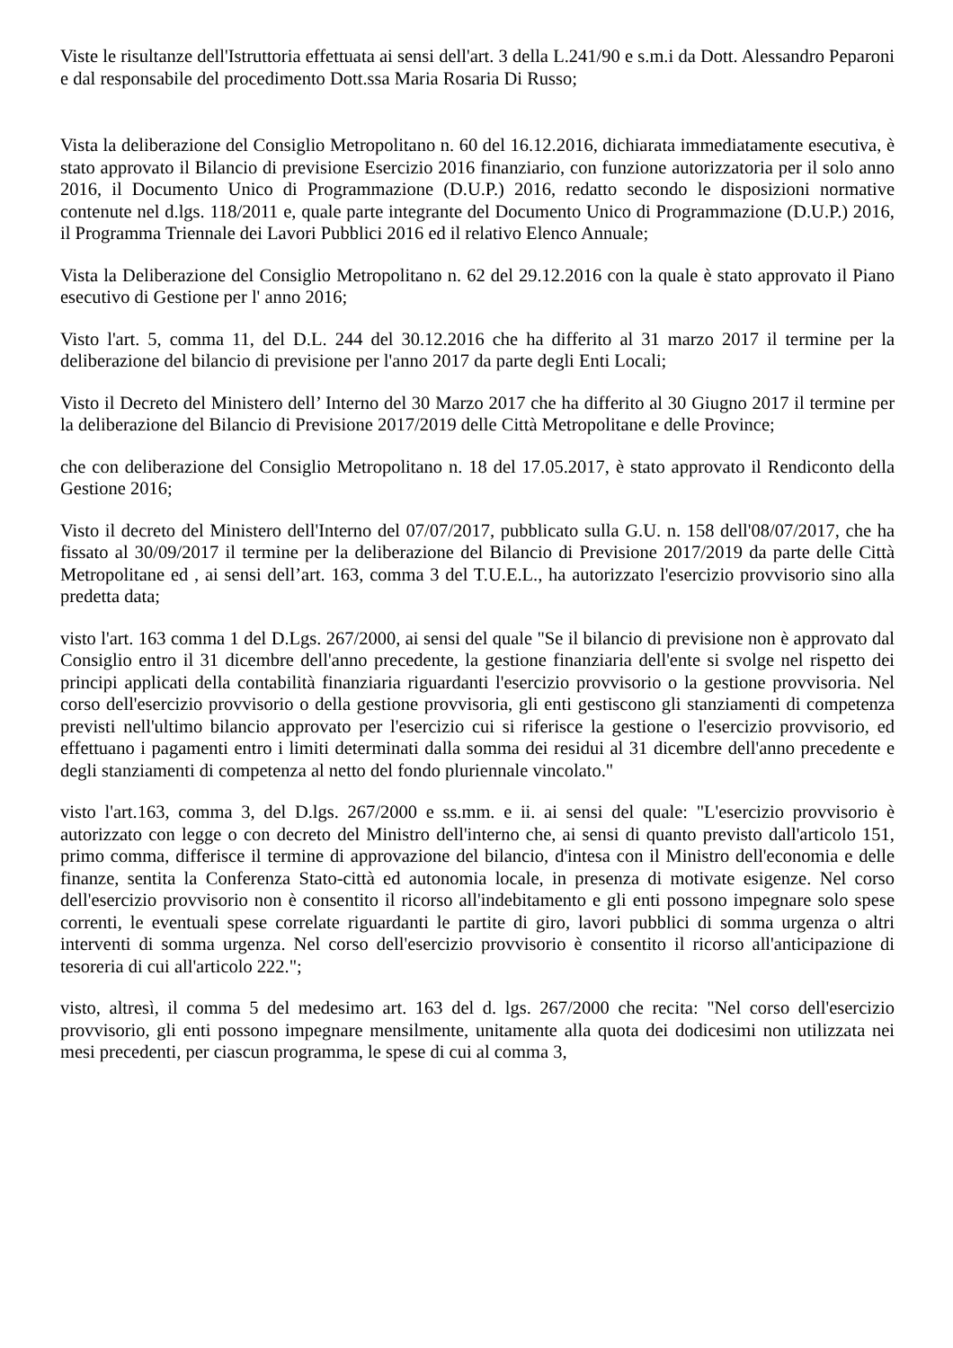Viste le risultanze dell'Istruttoria effettuata ai sensi dell'art. 3 della L.241/90 e s.m.i da Dott. Alessandro Peparoni e dal responsabile del procedimento Dott.ssa Maria Rosaria Di Russo;
Vista la deliberazione del Consiglio Metropolitano n. 60 del 16.12.2016, dichiarata immediatamente esecutiva, è stato approvato il Bilancio di previsione Esercizio 2016 finanziario, con funzione autorizzatoria per il solo anno 2016, il Documento Unico di Programmazione (D.U.P.) 2016, redatto secondo le disposizioni normative contenute nel d.lgs. 118/2011 e, quale parte integrante del Documento Unico di Programmazione (D.U.P.) 2016, il Programma Triennale dei Lavori Pubblici 2016 ed il relativo Elenco Annuale;
Vista la Deliberazione del Consiglio Metropolitano n. 62 del 29.12.2016 con la quale è stato approvato il Piano esecutivo di Gestione per l' anno 2016;
Visto l'art. 5, comma 11, del D.L. 244 del 30.12.2016 che ha differito al 31 marzo 2017 il termine per la deliberazione del bilancio di previsione per l'anno 2017 da parte degli Enti Locali;
Visto il Decreto del Ministero dell’ Interno del 30 Marzo 2017 che ha differito al 30 Giugno 2017 il termine per la deliberazione del Bilancio di Previsione 2017/2019 delle Città Metropolitane e delle Province;
che con deliberazione del Consiglio Metropolitano n. 18 del 17.05.2017, è stato approvato il Rendiconto della Gestione 2016;
Visto il decreto del Ministero dell'Interno del 07/07/2017, pubblicato sulla G.U. n. 158 dell'08/07/2017, che ha fissato al 30/09/2017 il termine per la deliberazione del Bilancio di Previsione 2017/2019 da parte delle Città Metropolitane ed , ai sensi dell’art. 163, comma 3 del T.U.E.L., ha autorizzato l'esercizio provvisorio sino alla predetta data;
visto l'art. 163 comma 1 del D.Lgs. 267/2000, ai sensi del quale "Se il bilancio di previsione non è approvato dal Consiglio entro il 31 dicembre dell'anno precedente, la gestione finanziaria dell'ente si svolge nel rispetto dei principi applicati della contabilità finanziaria riguardanti l'esercizio provvisorio o la gestione provvisoria. Nel corso dell'esercizio provvisorio o della gestione provvisoria, gli enti gestiscono gli stanziamenti di competenza previsti nell'ultimo bilancio approvato per l'esercizio cui si riferisce la gestione o l'esercizio provvisorio, ed effettuano i pagamenti entro i limiti determinati dalla somma dei residui al 31 dicembre dell'anno precedente e degli stanziamenti di competenza al netto del fondo pluriennale vincolato."
visto l'art.163, comma 3, del D.lgs. 267/2000 e ss.mm. e ii. ai sensi del quale: "L'esercizio provvisorio è autorizzato con legge o con decreto del Ministro dell'interno che, ai sensi di quanto previsto dall'articolo 151, primo comma, differisce il termine di approvazione del bilancio, d'intesa con il Ministro dell'economia e delle finanze, sentita la Conferenza Stato-città ed autonomia locale, in presenza di motivate esigenze. Nel corso dell'esercizio provvisorio non è consentito il ricorso all'indebitamento e gli enti possono impegnare solo spese correnti, le eventuali spese correlate riguardanti le partite di giro, lavori pubblici di somma urgenza o altri interventi di somma urgenza. Nel corso dell'esercizio provvisorio è consentito il ricorso all'anticipazione di tesoreria di cui all'articolo 222.";
visto, altresì, il comma 5 del medesimo art. 163 del d. lgs. 267/2000 che recita: "Nel corso dell'esercizio provvisorio, gli enti possono impegnare mensilmente, unitamente alla quota dei dodicesimi non utilizzata nei mesi precedenti, per ciascun programma, le spese di cui al comma 3,